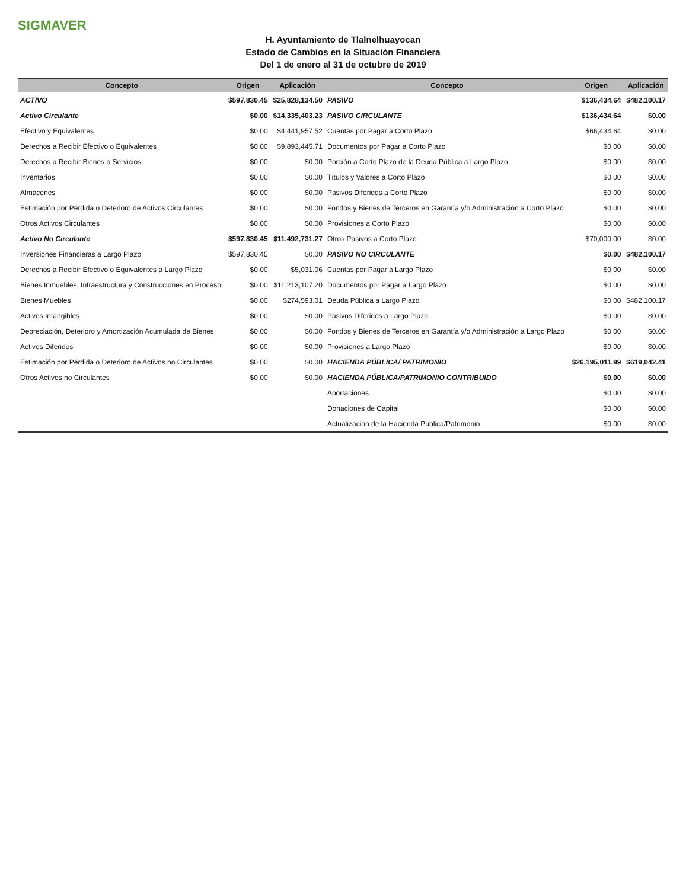SIGMAVER
H. Ayuntamiento de Tlalnelhuayocan
Estado de Cambios en la Situación Financiera
Del 1 de enero al 31 de octubre de 2019
| Concepto | Origen | Aplicación | Concepto | Origen | Aplicación |
| --- | --- | --- | --- | --- | --- |
| ACTIVO | $597,830.45 | $25,828,134.50 | PASIVO | $136,434.64 | $482,100.17 |
| Activo Circulante | $0.00 | $14,335,403.23 | PASIVO CIRCULANTE | $136,434.64 | $0.00 |
| Efectivo y Equivalentes | $0.00 | $4,441,957.52 | Cuentas por Pagar a Corto Plazo | $66,434.64 | $0.00 |
| Derechos a Recibir Efectivo o Equivalentes | $0.00 | $9,893,445.71 | Documentos por Pagar a Corto Plazo | $0.00 | $0.00 |
| Derechos a Recibir Bienes o Servicios | $0.00 | $0.00 | Porción a Corto Plazo de la Deuda Pública a Largo Plazo | $0.00 | $0.00 |
| Inventarios | $0.00 | $0.00 | Títulos y Valores a Corto Plazo | $0.00 | $0.00 |
| Almacenes | $0.00 | $0.00 | Pasivos Diferidos a Corto Plazo | $0.00 | $0.00 |
| Estimación por Pérdida o Deterioro de Activos Circulantes | $0.00 | $0.00 | Fondos y Bienes de Terceros en Garantía y/o Administración a Corto Plazo | $0.00 | $0.00 |
| Otros Activos Circulantes | $0.00 | $0.00 | Provisiones a Corto Plazo | $0.00 | $0.00 |
| Activo No Circulante | $597,830.45 | $11,492,731.27 | Otros Pasivos a Corto Plazo | $70,000.00 | $0.00 |
| Inversiones Financieras a Largo Plazo | $597,830.45 | $0.00 | PASIVO NO CIRCULANTE | $0.00 | $482,100.17 |
| Derechos a Recibir Efectivo o Equivalentes a Largo Plazo | $0.00 | $5,031.06 | Cuentas por Pagar a Largo Plazo | $0.00 | $0.00 |
| Bienes Inmuebles, Infraestructura y Construcciones en Proceso | $0.00 | $11,213,107.20 | Documentos por Pagar a Largo Plazo | $0.00 | $0.00 |
| Bienes Muebles | $0.00 | $274,593.01 | Deuda Pública a Largo Plazo | $0.00 | $482,100.17 |
| Activos Intangibles | $0.00 | $0.00 | Pasivos Diferidos a Largo Plazo | $0.00 | $0.00 |
| Depreciación, Deterioro y Amortización Acumulada de Bienes | $0.00 | $0.00 | Fondos y Bienes de Terceros en Garantía y/o Administración a Largo Plazo | $0.00 | $0.00 |
| Activos Diferidos | $0.00 | $0.00 | Provisiones a Largo Plazo | $0.00 | $0.00 |
| Estimación por Pérdida o Deterioro de Activos no Circulantes | $0.00 | $0.00 | HACIENDA PÚBLICA/ PATRIMONIO | $26,195,011.99 | $619,042.41 |
| Otros Activos no Circulantes | $0.00 | $0.00 | HACIENDA PÚBLICA/PATRIMONIO CONTRIBUIDO | $0.00 | $0.00 |
| | | | Aportaciones | $0.00 | $0.00 |
| | | | Donaciones de Capital | $0.00 | $0.00 |
| | | | Actualización de la Hacienda Pública/Patrimonio | $0.00 | $0.00 |